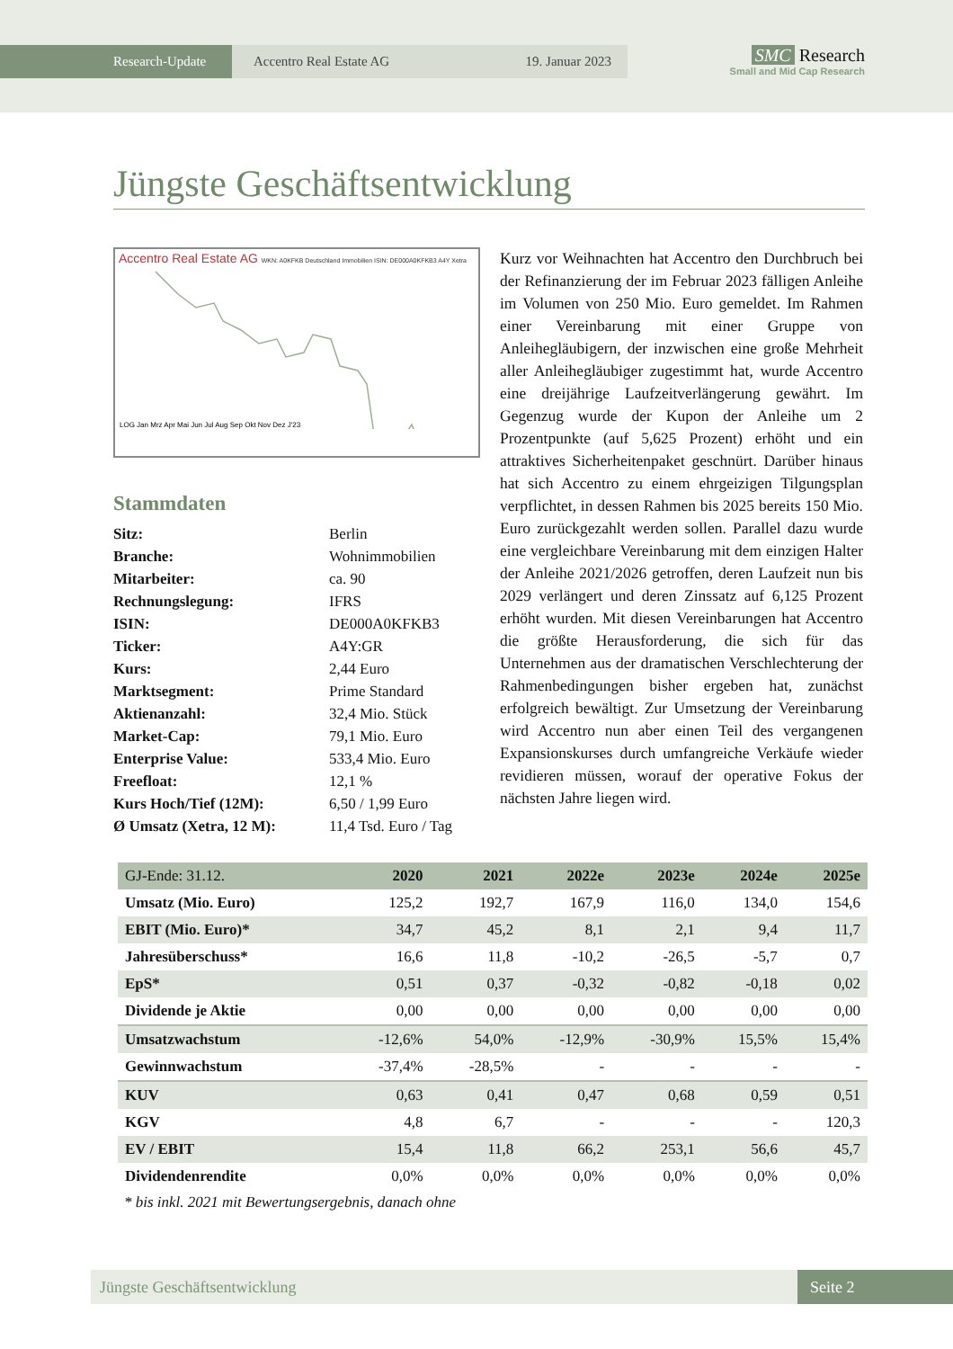Research-Update Accentro Real Estate AG 19. Januar 2023
SMC Research
Small and Mid Cap Research
Jüngste Geschäftsentwicklung
Accentro Real Estate AG WKN: A0KFKB Deutschland Immobilien ISIN: DE000A0KFKB3 A4Y Xetra
LOG Jan Mrz Apr Mai Jun Jul Aug Sep Okt Nov Dez J'23
Stammdaten
| Sitz: | Berlin |
| Branche: | Wohnimmobilien |
| Mitarbeiter: | ca. 90 |
| Rechnungslegung: | IFRS |
| ISIN: | DE000A0KFKB3 |
| Ticker: | A4Y:GR |
| Kurs: | 2,44 Euro |
| Marktsegment: | Prime Standard |
| Aktienanzahl: | 32,4 Mio. Stück |
| Market-Cap: | 79,1 Mio. Euro |
| Enterprise Value: | 533,4 Mio. Euro |
| Freefloat: | 12,1 % |
| Kurs Hoch/Tief (12M): | 6,50 / 1,99 Euro |
| Ø Umsatz (Xetra, 12 M): | 11,4 Tsd. Euro / Tag |
Kurz vor Weihnachten hat Accentro den Durchbruch bei der Refinanzierung der im Februar 2023 fälligen Anleihe im Volumen von 250 Mio. Euro gemeldet. Im Rahmen einer Vereinbarung mit einer Gruppe von Anleihegläubigern, der inzwischen eine große Mehrheit aller Anleihegläubiger zugestimmt hat, wurde Accentro eine dreijährige Laufzeitverlängerung gewährt. Im Gegenzug wurde der Kupon der Anleihe um 2 Prozentpunkte (auf 5,625 Prozent) erhöht und ein attraktives Sicherheitenpaket geschnürt. Darüber hinaus hat sich Accentro zu einem ehrgeizigen Tilgungsplan verpflichtet, in dessen Rahmen bis 2025 bereits 150 Mio. Euro zurückgezahlt werden sollen. Parallel dazu wurde eine vergleichbare Vereinbarung mit dem einzigen Halter der Anleihe 2021/2026 getroffen, deren Laufzeit nun bis 2029 verlängert und deren Zinssatz auf 6,125 Prozent erhöht wurden. Mit diesen Vereinbarungen hat Accentro die größte Herausforderung, die sich für das Unternehmen aus der dramatischen Verschlechterung der Rahmenbedingungen bisher ergeben hat, zunächst erfolgreich bewältigt. Zur Umsetzung der Vereinbarung wird Accentro nun aber einen Teil des vergangenen Expansionskurses durch umfangreiche Verkäufe wieder revidieren müssen, worauf der operative Fokus der nächsten Jahre liegen wird.
| GJ-Ende: 31.12. | 2020 | 2021 | 2022e | 2023e | 2024e | 2025e |
| --- | --- | --- | --- | --- | --- | --- |
| Umsatz (Mio. Euro) | 125,2 | 192,7 | 167,9 | 116,0 | 134,0 | 154,6 |
| EBIT (Mio. Euro)* | 34,7 | 45,2 | 8,1 | 2,1 | 9,4 | 11,7 |
| Jahresüberschuss* | 16,6 | 11,8 | -10,2 | -26,5 | -5,7 | 0,7 |
| EpS* | 0,51 | 0,37 | -0,32 | -0,82 | -0,18 | 0,02 |
| Dividende je Aktie | 0,00 | 0,00 | 0,00 | 0,00 | 0,00 | 0,00 |
| Umsatzwachstum | -12,6% | 54,0% | -12,9% | -30,9% | 15,5% | 15,4% |
| Gewinnwachstum | -37,4% | -28,5% | - | - | - | - |
| KUV | 0,63 | 0,41 | 0,47 | 0,68 | 0,59 | 0,51 |
| KGV | 4,8 | 6,7 | - | - | - | 120,3 |
| EV / EBIT | 15,4 | 11,8 | 66,2 | 253,1 | 56,6 | 45,7 |
| Dividendenrendite | 0,0% | 0,0% | 0,0% | 0,0% | 0,0% | 0,0% |
* bis inkl. 2021 mit Bewertungsergebnis, danach ohne
Jüngste Geschäftsentwicklung Seite 2